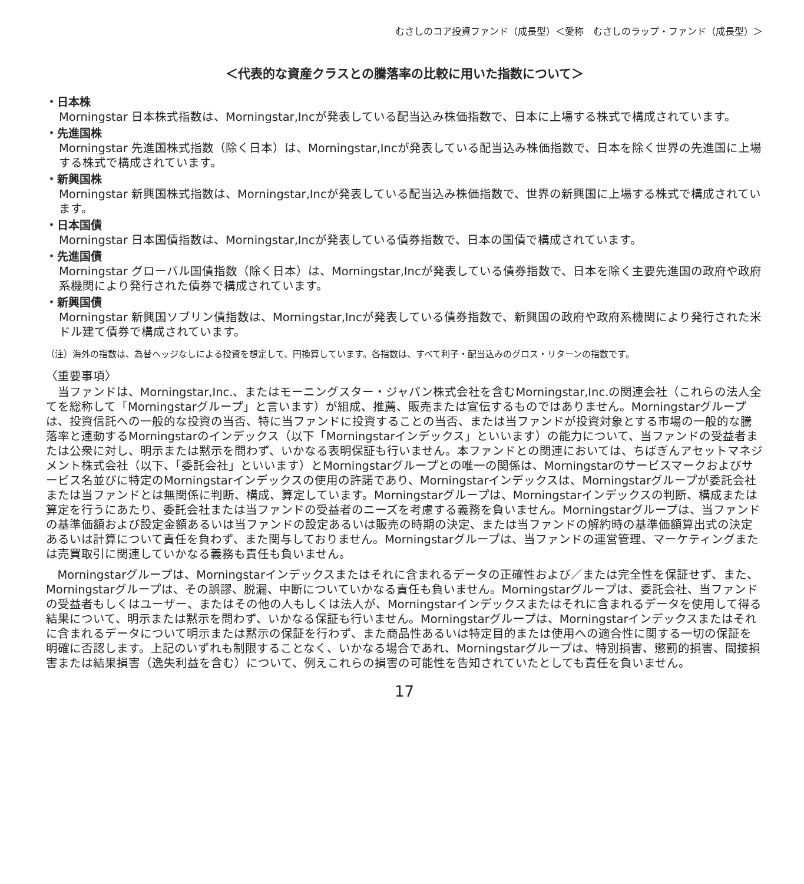むさしのコア投資ファンド（成長型）＜愛称　むさしのラップ・ファンド（成長型）＞
＜代表的な資産クラスとの騰落率の比較に用いた指数について＞
・日本株
Morningstar 日本株式指数は、Morningstar,Incが発表している配当込み株価指数で、日本に上場する株式で構成されています。
・先進国株
Morningstar 先進国株式指数（除く日本）は、Morningstar,Incが発表している配当込み株価指数で、日本を除く世界の先進国に上場する株式で構成されています。
・新興国株
Morningstar 新興国株式指数は、Morningstar,Incが発表している配当込み株価指数で、世界の新興国に上場する株式で構成されています。
・日本国債
Morningstar 日本国債指数は、Morningstar,Incが発表している債券指数で、日本の国債で構成されています。
・先進国債
Morningstar グローバル国債指数（除く日本）は、Morningstar,Incが発表している債券指数で、日本を除く主要先進国の政府や政府系機関により発行された債券で構成されています。
・新興国債
Morningstar 新興国ソブリン債指数は、Morningstar,Incが発表している債券指数で、新興国の政府や政府系機関により発行された米ドル建て債券で構成されています。
（注）海外の指数は、為替ヘッジなしによる投資を想定して、円換算しています。各指数は、すべて利子・配当込みのグロス・リターンの指数です。
〈重要事項〉
当ファンドは、Morningstar,Inc.、またはモーニングスター・ジャパン株式会社を含むMorningstar,Inc.の関連会社（これらの法人全てを総称して「Morningstarグループ」と言います）が組成、推薦、販売または宣伝するものではありません。Morningstarグループは、投資信託への一般的な投資の当否、特に当ファンドに投資することの当否、または当ファンドが投資対象とする市場の一般的な騰落率と連動するMorningstarのインデックス（以下「Morningstarインデックス」といいます）の能力について、当ファンドの受益者または公衆に対し、明示または黙示を問わず、いかなる表明保証も行いません。本ファンドとの関連においては、ちばぎんアセットマネジメント株式会社（以下、「委託会社」といいます）とMorningstarグループとの唯一の関係は、Morningstarのサービスマークおよびサービス名並びに特定のMorningstarインデックスの使用の許諾であり、Morningstarインデックスは、Morningstarグループが委託会社または当ファンドとは無関係に判断、構成、算定しています。Morningstarグループは、Morningstarインデックスの判断、構成または算定を行うにあたり、委託会社または当ファンドの受益者のニーズを考慮する義務を負いません。Morningstarグループは、当ファンドの基準価額および設定金額あるいは当ファンドの設定あるいは販売の時期の決定、または当ファンドの解約時の基準価額算出式の決定あるいは計算について責任を負わず、また関与しておりません。Morningstarグループは、当ファンドの運営管理、マーケティングまたは売買取引に関連していかなる義務も責任も負いません。
Morningstarグループは、Morningstarインデックスまたはそれに含まれるデータの正確性および／または完全性を保証せず、また、Morningstarグループは、その誤謬、脱漏、中断についていかなる責任も負いません。Morningstarグループは、委託会社、当ファンドの受益者もしくはユーザー、またはその他の人もしくは法人が、Morningstarインデックスまたはそれに含まれるデータを使用して得る結果について、明示または黙示を問わず、いかなる保証も行いません。Morningstarグループは、Morningstarインデックスまたはそれに含まれるデータについて明示または黙示の保証を行わず、また商品性あるいは特定目的または使用への適合性に関する一切の保証を明確に否認します。上記のいずれも制限することなく、いかなる場合であれ、Morningstarグループは、特別損害、懲罰的損害、間接損害または結果損害（逸失利益を含む）について、例えこれらの損害の可能性を告知されていたとしても責任を負いません。
17